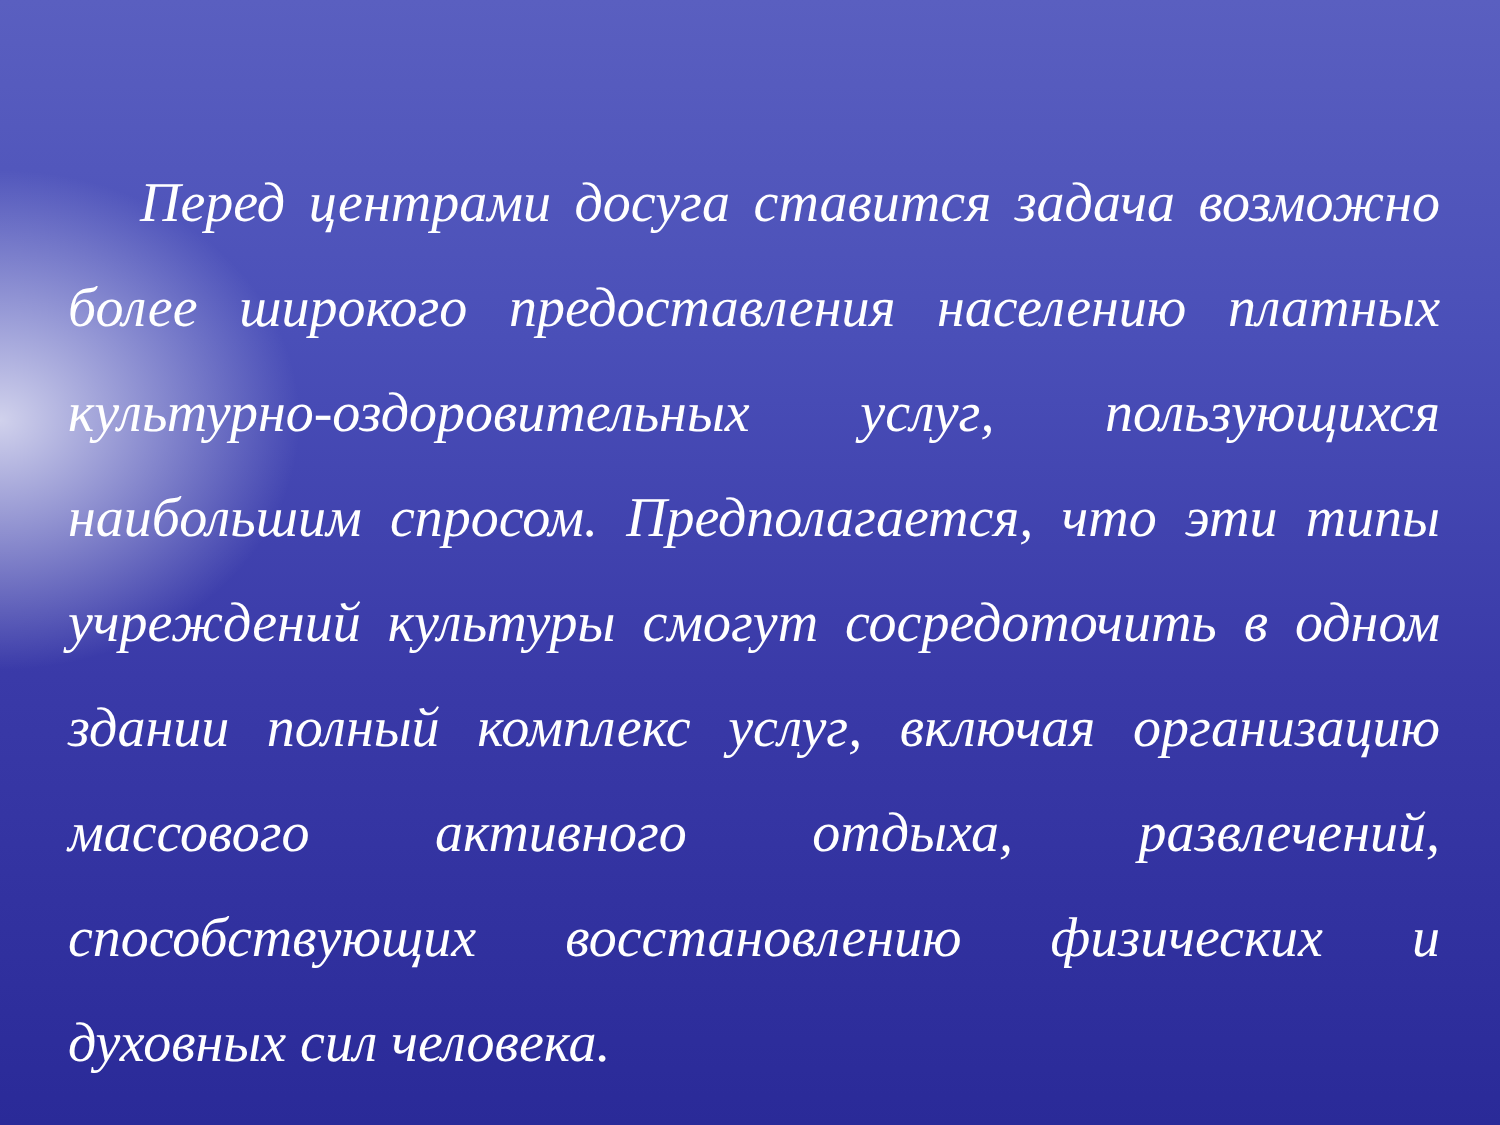Перед центрами досуга ставится задача возможно более широкого предоставления населению платных культурно-оздоровительных услуг, пользующихся наибольшим спросом. Предполагается, что эти типы учреждений культуры смогут сосредоточить в одном здании полный комплекс услуг, включая организацию массового активного отдыха, развлечений, способствующих восстановлению физических и духовных сил человека.